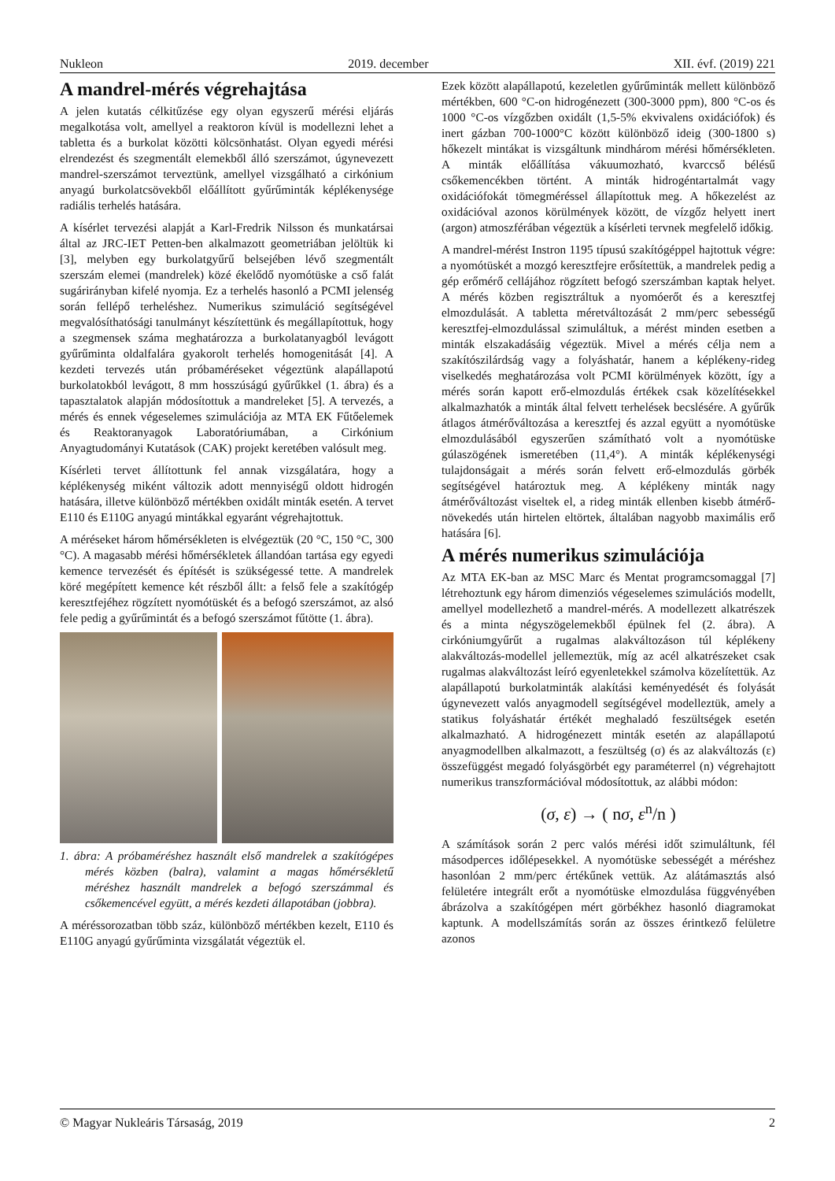Nukleon 2019. december XII. évf. (2019) 221
A mandrel-mérés végrehajtása
A jelen kutatás célkitűzése egy olyan egyszerű mérési eljárás megalkotása volt, amellyel a reaktoron kívül is modellezni lehet a tabletta és a burkolat közötti kölcsönhatást. Olyan egyedi mérési elrendezést és szegmentált elemekből álló szerszámot, úgynevezett mandrel-szerszámot terveztünk, amellyel vizsgálható a cirkónium anyagú burkolatcsövekből előállított gyűrűminták képlékenysége radiális terhelés hatására.
A kísérlet tervezési alapját a Karl-Fredrik Nilsson és munkatársai által az JRC-IET Petten-ben alkalmazott geometriában jelöltük ki [3], melyben egy burkolatgyűrű belsejében lévő szegmentált szerszám elemei (mandrelek) közé ékelődő nyomótüske a cső falát sugárirányban kifelé nyomja. Ez a terhelés hasonló a PCMI jelenség során fellépő terheléshez. Numerikus szimuláció segítségével megvalósíthatósági tanulmányt készítettünk és megállapítottuk, hogy a szegmensek száma meghatározza a burkolatanyagból levágott gyűrűminta oldalfalára gyakorolt terhelés homogenitását [4]. A kezdeti tervezés után próbaméréseket végeztünk alapállapotú burkolatokból levágott, 8 mm hosszúságú gyűrűkkel (1. ábra) és a tapasztalatok alapján módosítottuk a mandreleket [5]. A tervezés, a mérés és ennek végeselemes szimulációja az MTA EK Fűtőelemek és Reaktoranyagok Laboratóriumában, a Cirkónium Anyagtudományi Kutatások (CAK) projekt keretében valósult meg.
Kísérleti tervet állítottunk fel annak vizsgálatára, hogy a képlékenység miként változik adott mennyiségű oldott hidrogén hatására, illetve különböző mértékben oxidált minták esetén. A tervet E110 és E110G anyagú mintákkal egyaránt végrehajtottuk.
A méréseket három hőmérsékleten is elvégeztük (20 °C, 150 °C, 300 °C). A magasabb mérési hőmérsékletek állandóan tartása egy egyedi kemence tervezését és építését is szükségessé tette. A mandrelek köré megépített kemence két részből állt: a felső fele a szakítógép keresztfejéhez rögzített nyomótüskét és a befogó szerszámot, az alsó fele pedig a gyűrűmintát és a befogó szerszámot fűtötte (1. ábra).
1. ábra: A próbaméréshez használt első mandrelek a szakítógépes mérés közben (balra), valamint a magas hőmérsékletű méréshez használt mandrelek a befogó szerszámmal és csőkemencével együtt, a mérés kezdeti állapotában (jobbra).
A méréssorozatban több száz, különböző mértékben kezelt, E110 és E110G anyagú gyűrűminta vizsgálatát végeztük el.
Ezek között alapállapotú, kezeletlen gyűrűminták mellett különböző mértékben, 600 °C-on hidrogénezett (300-3000 ppm), 800 °C-os és 1000 °C-os vízgőzben oxidált (1,5-5% ekvivalens oxidációfok) és inert gázban 700-1000°C között különböző ideig (300-1800 s) hőkezelt mintákat is vizsgáltunk mindhárom mérési hőmérsékleten. A minták előállítása vákuumozható, kvarccső bélésű csőkemencékben történt. A minták hidrogéntartalmát vagy oxidációfokát tömegméréssel állapítottuk meg. A hőkezelést az oxidációval azonos körülmények között, de vízgőz helyett inert (argon) atmoszférában végeztük a kísérleti tervnek megfelelő időkig.
A mandrel-mérést Instron 1195 típusú szakítógéppel hajtottuk végre: a nyomótüskét a mozgó keresztfejre erősítettük, a mandrelek pedig a gép erőmérő cellájához rögzített befogó szerszámban kaptak helyet. A mérés közben regisztráltuk a nyomóerőt és a keresztfej elmozdulását. A tabletta méretváltozását 2 mm/perc sebességű keresztfej-elmozdulással szimuláltuk, a mérést minden esetben a minták elszakadásáig végeztük. Mivel a mérés célja nem a szakítószilárdság vagy a folyáshatár, hanem a képlékeny-rideg viselkedés meghatározása volt PCMI körülmények között, így a mérés során kapott erő-elmozdulás értékek csak közelítésekkel alkalmazhatók a minták által felvett terhelések becslésére. A gyűrűk átlagos átmérőváltozása a keresztfej és azzal együtt a nyomótüske elmozdulásából egyszerűen számítható volt a nyomótüske gúlaszögének ismeretében (11,4°). A minták képlékenységi tulajdonságait a mérés során felvett erő-elmozdulás görbék segítségével határoztuk meg. A képlékeny minták nagy átmérőváltozást viseltek el, a rideg minták ellenben kisebb átmérő-növekedés után hirtelen eltörtek, általában nagyobb maximális erő hatására [6].
A mérés numerikus szimulációja
Az MTA EK-ban az MSC Marc és Mentat programcsomaggal [7] létrehoztunk egy három dimenziós végeselemes szimulációs modellt, amellyel modellezhető a mandrel-mérés. A modellezett alkatrészek és a minta négyszögelemekből épülnek fel (2. ábra). A cirkóniumgyűrűt a rugalmas alakváltozáson túl képlékeny alakváltozás-modellel jellemeztük, míg az acél alkatrészeket csak rugalmas alakváltozást leíró egyenletekkel számolva közelítettük. Az alapállapotú burkolatminták alakítási keményedését és folyását úgynevezett valós anyagmodell segítségével modelleztük, amely a statikus folyáshatár értékét meghaladó feszültségek esetén alkalmazható. A hidrogénezett minták esetén az alapállapotú anyagmodellben alkalmazott, a feszültség (σ) és az alakváltozás (ε) összefüggést megadó folyásgörbét egy paraméterrel (n) végrehajtott numerikus transzformációval módosítottuk, az alábbi módon:
(σ, ε) → ( nσ, ε<sup>n</sup>/n )
A számítások során 2 perc valós mérési időt szimuláltunk, fél másodperces időlépesekkel. A nyomótüske sebességét a méréshez hasonlóan 2 mm/perc értékűnek vettük. Az alátámasztás alsó felületére integrált erőt a nyomótüske elmozdulása függvényében ábrázolva a szakítógépen mért görbékhez hasonló diagramokat kaptunk. A modellszámítás során az összes érintkező felületre azonos
© Magyar Nukleáris Társaság, 2019 2